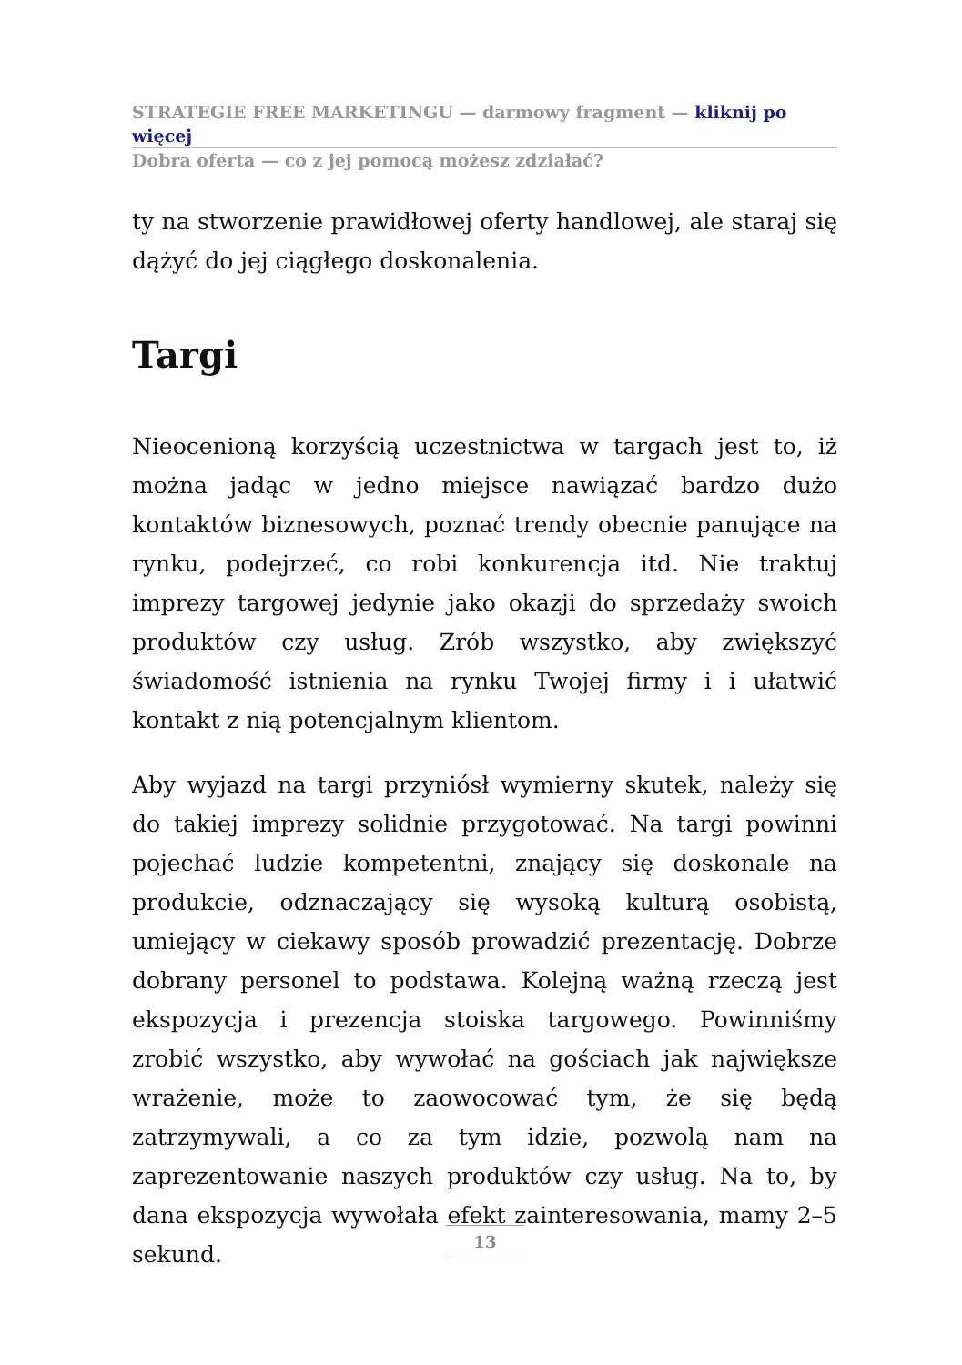STRATEGIE FREE MARKETINGU — darmowy fragment — kliknij po więcej
Dobra oferta — co z jej pomocą możesz zdziałać?
ty na stworzenie prawidłowej oferty handlowej, ale staraj się dążyć do jej ciągłego doskonalenia.
Targi
Nieocenioną korzyścią uczestnictwa w targach jest to, iż można jadąc w jedno miejsce nawiązać bardzo dużo kontaktów biznesowych, poznać trendy obecnie panujące na rynku, podejrzeć, co robi konkurencja itd. Nie traktuj imprezy targowej jedynie jako okazji do sprzedaży swoich produktów czy usług. Zrób wszystko, aby zwiększyć świadomość istnienia na rynku Twojej firmy i i ułatwić kontakt z nią potencjalnym klientom.
Aby wyjazd na targi przyniósł wymierny skutek, należy się do takiej imprezy solidnie przygotować. Na targi powinni pojechać ludzie kompetentni, znający się doskonale na produkcie, odznaczający się wysoką kulturą osobistą, umiejący w ciekawy sposób prowadzić prezentację. Dobrze dobrany personel to podstawa. Kolejną ważną rzeczą jest ekspozycja i prezencja stoiska targowego. Powinniśmy zrobić wszystko, aby wywołać na gościach jak największe wrażenie, może to zaowocować tym, że się będą zatrzymywali, a co za tym idzie, pozwolą nam na zaprezentowanie naszych produktów czy usług. Na to, by dana ekspozycja wywołała efekt zainteresowania, mamy 2–5 sekund.
13